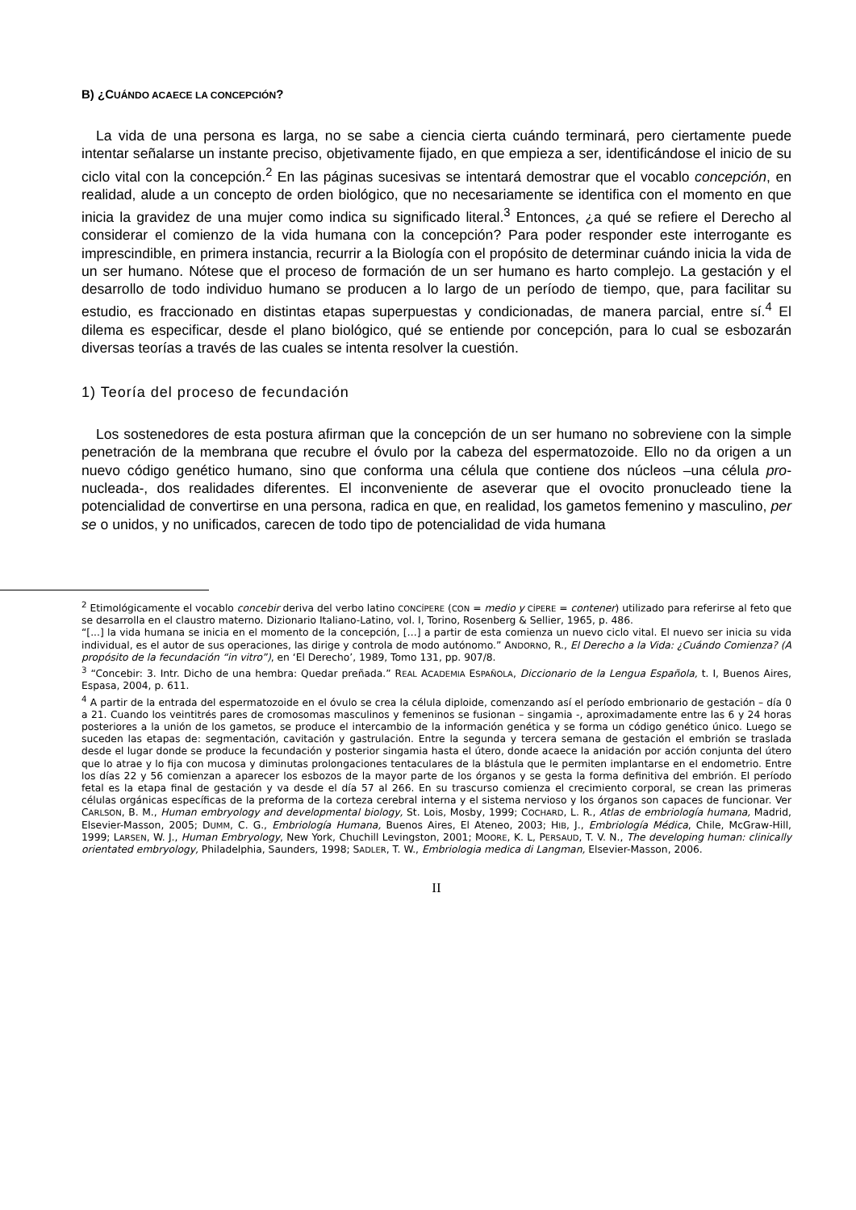B) ¿CUÁNDO ACAECE LA CONCEPCIÓN?
La vida de una persona es larga, no se sabe a ciencia cierta cuándo terminará, pero ciertamente puede intentar señalarse un instante preciso, objetivamente fijado, en que empieza a ser, identificándose el inicio de su ciclo vital con la concepción.<sup>2</sup> En las páginas sucesivas se intentará demostrar que el vocablo concepción, en realidad, alude a un concepto de orden biológico, que no necesariamente se identifica con el momento en que inicia la gravidez de una mujer como indica su significado literal.<sup>3</sup> Entonces, ¿a qué se refiere el Derecho al considerar el comienzo de la vida humana con la concepción? Para poder responder este interrogante es imprescindible, en primera instancia, recurrir a la Biología con el propósito de determinar cuándo inicia la vida de un ser humano. Nótese que el proceso de formación de un ser humano es harto complejo. La gestación y el desarrollo de todo individuo humano se producen a lo largo de un período de tiempo, que, para facilitar su estudio, es fraccionado en distintas etapas superpuestas y condicionadas, de manera parcial, entre sí.<sup>4</sup> El dilema es especificar, desde el plano biológico, qué se entiende por concepción, para lo cual se esbozarán diversas teorías a través de las cuales se intenta resolver la cuestión.
1) Teoría del proceso de fecundación
Los sostenedores de esta postura afirman que la concepción de un ser humano no sobreviene con la simple penetración de la membrana que recubre el óvulo por la cabeza del espermatozoide. Ello no da origen a un nuevo código genético humano, sino que conforma una célula que contiene dos núcleos –una célula pro-nucleada-, dos realidades diferentes. El inconveniente de aseverar que el ovocito pronucleado tiene la potencialidad de convertirse en una persona, radica en que, en realidad, los gametos femenino y masculino, per se o unidos, y no unificados, carecen de todo tipo de potencialidad de vida humana
<sup>2</sup> Etimológicamente el vocablo concebir deriva del verbo latino CONCÍPERE (CON = medio y CÍPERE = contener) utilizado para referirse al feto que se desarrolla en el claustro materno. Dizionario Italiano-Latino, vol. I, Torino, Rosenberg & Sellier, 1965, p. 486.
“[...] la vida humana se inicia en el momento de la concepción, […] a partir de esta comienza un nuevo ciclo vital. El nuevo ser inicia su vida individual, es el autor de sus operaciones, las dirige y controla de modo autónomo.” ANDORNO, R., El Derecho a la Vida: ¿Cuándo Comienza? (A propósito de la fecundación “in vitro”), en ‘El Derecho’, 1989, Tomo 131, pp. 907/8.
<sup>3</sup> “Concebir: 3. Intr. Dicho de una hembra: Quedar preñada.” REAL ACADEMIA ESPAÑOLA, Diccionario de la Lengua Española, t. I, Buenos Aires, Espasa, 2004, p. 611.
<sup>4</sup> A partir de la entrada del espermatozoide en el óvulo se crea la célula diploide, comenzando así el período embrionario de gestación – día 0 a 21. Cuando los veintitrés pares de cromosomas masculinos y femeninos se fusionan – singamia -, aproximadamente entre las 6 y 24 horas posteriores a la unión de los gametos, se produce el intercambio de la información genética y se forma un código genético único. Luego se suceden las etapas de: segmentación, cavitación y gastrulación. Entre la segunda y tercera semana de gestación el embrión se traslada desde el lugar donde se produce la fecundación y posterior singamia hasta el útero, donde acaece la anidación por acción conjunta del útero que lo atrae y lo fija con mucosa y diminutas prolongaciones tentaculares de la blástula que le permiten implantarse en el endometrio. Entre los días 22 y 56 comienzan a aparecer los esbozos de la mayor parte de los órganos y se gesta la forma definitiva del embrión. El período fetal es la etapa final de gestación y va desde el día 57 al 266. En su trascurso comienza el crecimiento corporal, se crean las primeras células orgánicas específicas de la preforma de la corteza cerebral interna y el sistema nervioso y los órganos son capaces de funcionar. Ver CARLSON, B. M., Human embryology and developmental biology, St. Lois, Mosby, 1999; COCHARD, L. R., Atlas de embriología humana, Madrid, Elsevier-Masson, 2005; DUMM, C. G., Embriología Humana, Buenos Aires, El Ateneo, 2003; HIB, J., Embriología Médica, Chile, McGraw-Hill, 1999; LARSEN, W. J., Human Embryology, New York, Chuchill Levingston, 2001; MOORE, K. L, PERSAUD, T. V. N., The developing human: clinically orientated embryology, Philadelphia, Saunders, 1998; SADLER, T. W., Embriologia medica di Langman, Elsevier-Masson, 2006.
II